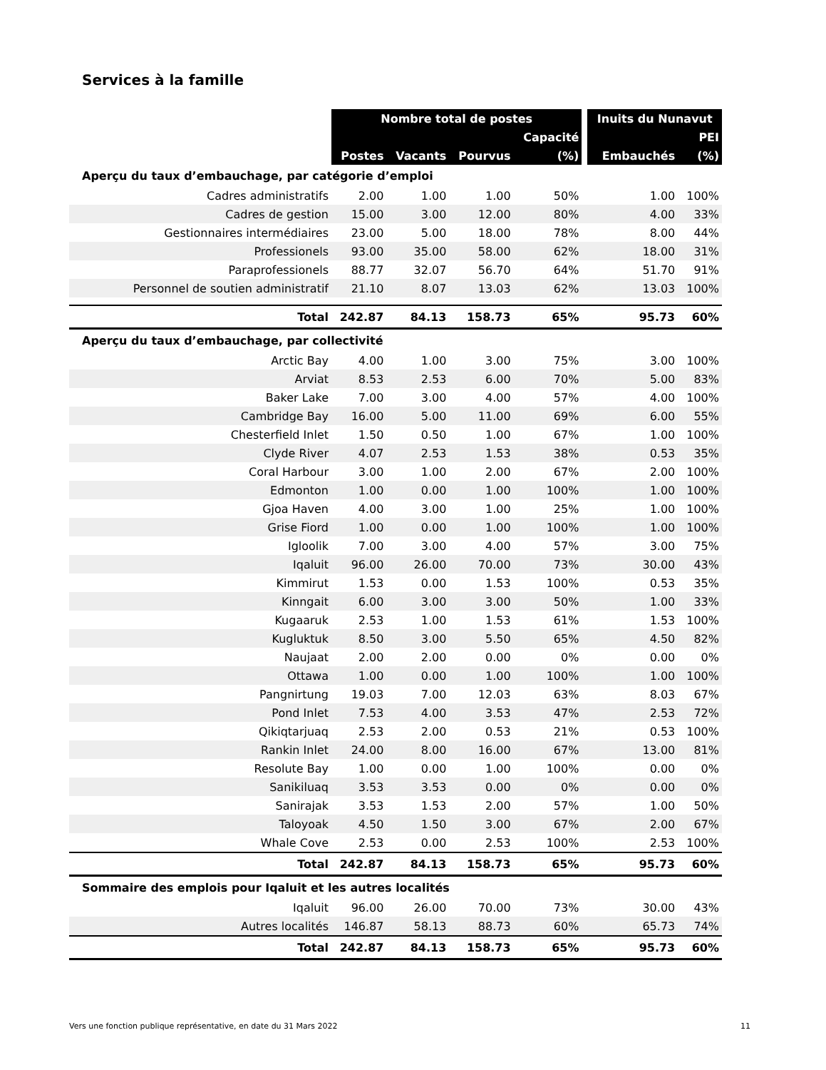Services à la famille
| | Nombre total de postes | | | | | Inuits du Nunavut | |
| --- | --- | --- | --- | --- | --- | --- | --- |
| | | | | Capacité | | | PEI |
| | Postes | Vacants | Pourvus | (%) | | Embauchés | (%) |
| Aperçu du taux d’embauchage, par catégorie d’emploi | | | | | | | |
| Cadres administratifs | 2.00 | 1.00 | 1.00 | 50% | | 1.00 | 100% |
| Cadres de gestion | 15.00 | 3.00 | 12.00 | 80% | | 4.00 | 33% |
| Gestionnaires intermédiaires | 23.00 | 5.00 | 18.00 | 78% | | 8.00 | 44% |
| Professionels | 93.00 | 35.00 | 58.00 | 62% | | 18.00 | 31% |
| Paraprofessionels | 88.77 | 32.07 | 56.70 | 64% | | 51.70 | 91% |
| Personnel de soutien administratif | 21.10 | 8.07 | 13.03 | 62% | | 13.03 | 100% |
| Total | 242.87 | 84.13 | 158.73 | 65% | | 95.73 | 60% |
| Aperçu du taux d’embauchage, par collectivité | | | | | | | |
| Arctic Bay | 4.00 | 1.00 | 3.00 | 75% | | 3.00 | 100% |
| Arviat | 8.53 | 2.53 | 6.00 | 70% | | 5.00 | 83% |
| Baker Lake | 7.00 | 3.00 | 4.00 | 57% | | 4.00 | 100% |
| Cambridge Bay | 16.00 | 5.00 | 11.00 | 69% | | 6.00 | 55% |
| Chesterfield Inlet | 1.50 | 0.50 | 1.00 | 67% | | 1.00 | 100% |
| Clyde River | 4.07 | 2.53 | 1.53 | 38% | | 0.53 | 35% |
| Coral Harbour | 3.00 | 1.00 | 2.00 | 67% | | 2.00 | 100% |
| Edmonton | 1.00 | 0.00 | 1.00 | 100% | | 1.00 | 100% |
| Gjoa Haven | 4.00 | 3.00 | 1.00 | 25% | | 1.00 | 100% |
| Grise Fiord | 1.00 | 0.00 | 1.00 | 100% | | 1.00 | 100% |
| Igloolik | 7.00 | 3.00 | 4.00 | 57% | | 3.00 | 75% |
| Iqaluit | 96.00 | 26.00 | 70.00 | 73% | | 30.00 | 43% |
| Kimmirut | 1.53 | 0.00 | 1.53 | 100% | | 0.53 | 35% |
| Kinngait | 6.00 | 3.00 | 3.00 | 50% | | 1.00 | 33% |
| Kugaaruk | 2.53 | 1.00 | 1.53 | 61% | | 1.53 | 100% |
| Kugluktuk | 8.50 | 3.00 | 5.50 | 65% | | 4.50 | 82% |
| Naujaat | 2.00 | 2.00 | 0.00 | 0% | | 0.00 | 0% |
| Ottawa | 1.00 | 0.00 | 1.00 | 100% | | 1.00 | 100% |
| Pangnirtung | 19.03 | 7.00 | 12.03 | 63% | | 8.03 | 67% |
| Pond Inlet | 7.53 | 4.00 | 3.53 | 47% | | 2.53 | 72% |
| Qikiqtarjuaq | 2.53 | 2.00 | 0.53 | 21% | | 0.53 | 100% |
| Rankin Inlet | 24.00 | 8.00 | 16.00 | 67% | | 13.00 | 81% |
| Resolute Bay | 1.00 | 0.00 | 1.00 | 100% | | 0.00 | 0% |
| Sanikiluaq | 3.53 | 3.53 | 0.00 | 0% | | 0.00 | 0% |
| Sanirajak | 3.53 | 1.53 | 2.00 | 57% | | 1.00 | 50% |
| Taloyoak | 4.50 | 1.50 | 3.00 | 67% | | 2.00 | 67% |
| Whale Cove | 2.53 | 0.00 | 2.53 | 100% | | 2.53 | 100% |
| Total | 242.87 | 84.13 | 158.73 | 65% | | 95.73 | 60% |
| Sommaire des emplois pour Iqaluit et les autres localités | | | | | | | |
| Iqaluit | 96.00 | 26.00 | 70.00 | 73% | | 30.00 | 43% |
| Autres localités | 146.87 | 58.13 | 88.73 | 60% | | 65.73 | 74% |
| Total | 242.87 | 84.13 | 158.73 | 65% | | 95.73 | 60% |
Vers une fonction publique représentative, en date du 31 Mars 2022 11